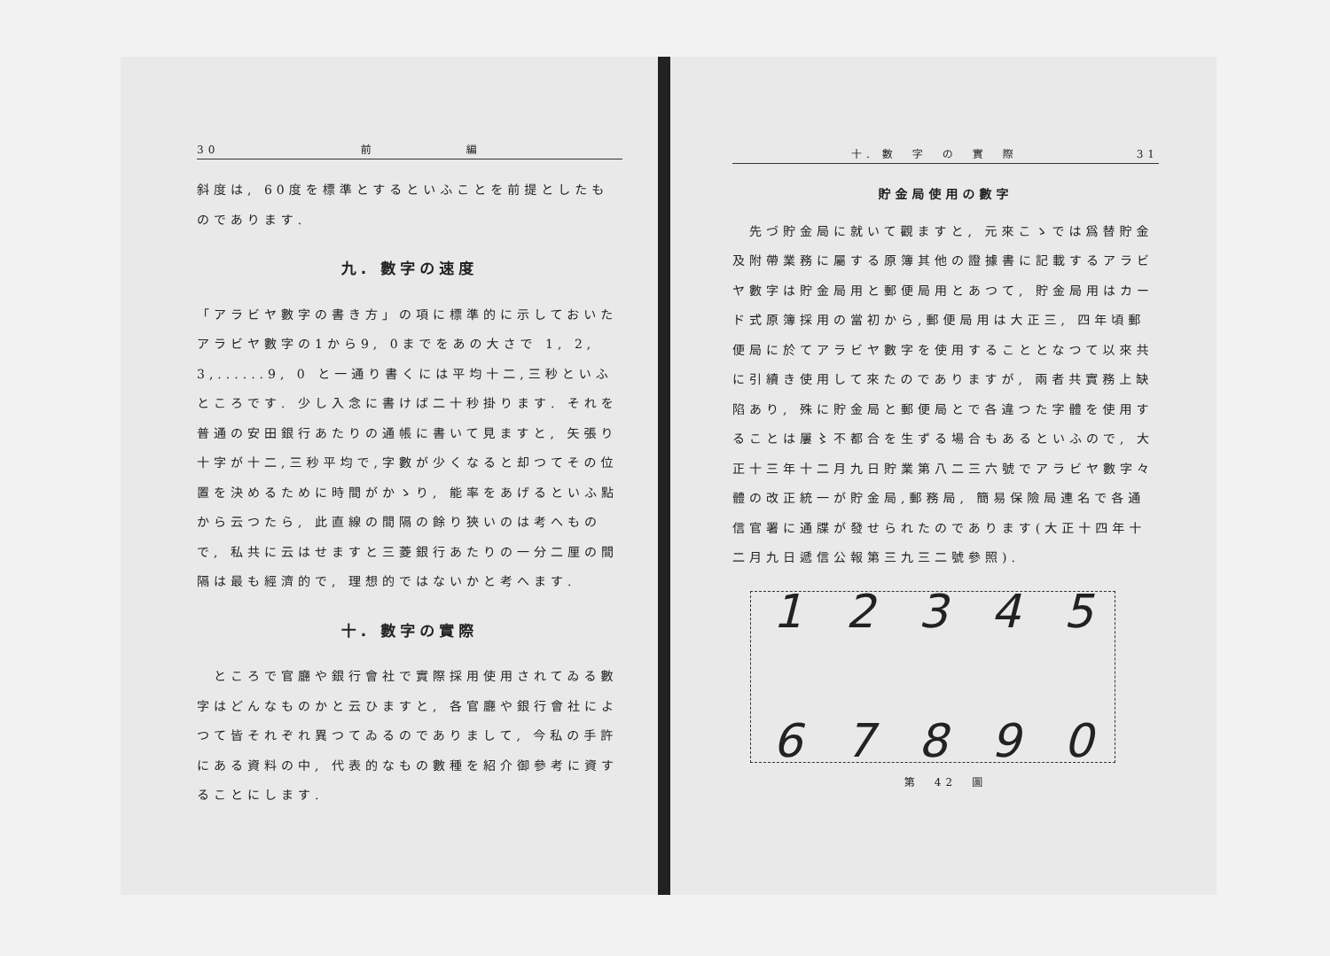30 前　　　　　　編
斜度は, 60度を標準とするといふことを前提としたものであります.
九. 數字の速度
「アラビヤ數字の書き方」の項に標準的に示しておいたアラビヤ數字の1から9, 0までをあの大さで 1, 2, 3,......9, 0 と一通り書くには平均十二,三秒といふところです. 少し入念に書けば二十秒掛ります. それを普通の安田銀行あたりの通帳に書いて見ますと, 矢張り十字が十二,三秒平均で,字數が少くなると却つてその位置を決めるために時間がかゝり, 能率をあげるといふ點から云つたら, 此直線の間隔の餘り狹いのは考へもので, 私共に云はせますと三菱銀行あたりの一分二厘の間隔は最も經濟的で, 理想的ではないかと考へます.
十. 數字の實際
　ところで官廳や銀行會社で實際採用使用されてゐる數字はどんなものかと云ひますと, 各官廳や銀行會社によつて皆それぞれ異つてゐるのでありまして, 今私の手許にある資料の中, 代表的なもの數種を紹介御參考に資することにします.
十. 數　字　の　實　際 31
貯金局使用の數字
　先づ貯金局に就いて觀ますと, 元來こゝでは爲替貯金及附帶業務に屬する原簿其他の證據書に記載するアラビヤ數字は貯金局用と郵便局用とあつて, 貯金局用はカード式原簿採用の當初から,郵便局用は大正三, 四年頃郵便局に於てアラビヤ數字を使用することとなつて以來共に引續き使用して來たのでありますが, 兩者共實務上缺陷あり, 殊に貯金局と郵便局とで各違つた字體を使用することは屢〻不都合を生ずる場合もあるといふので, 大正十三年十二月九日貯業第八二三六號でアラビヤ數字々體の改正統一が貯金局,郵務局, 簡易保險局連名で各通信官署に通牒が發せられたのであります(大正十四年十二月九日遞信公報第三九三二號參照).
1 2 3 4 5
6 7 8 9 0
第　42　圖